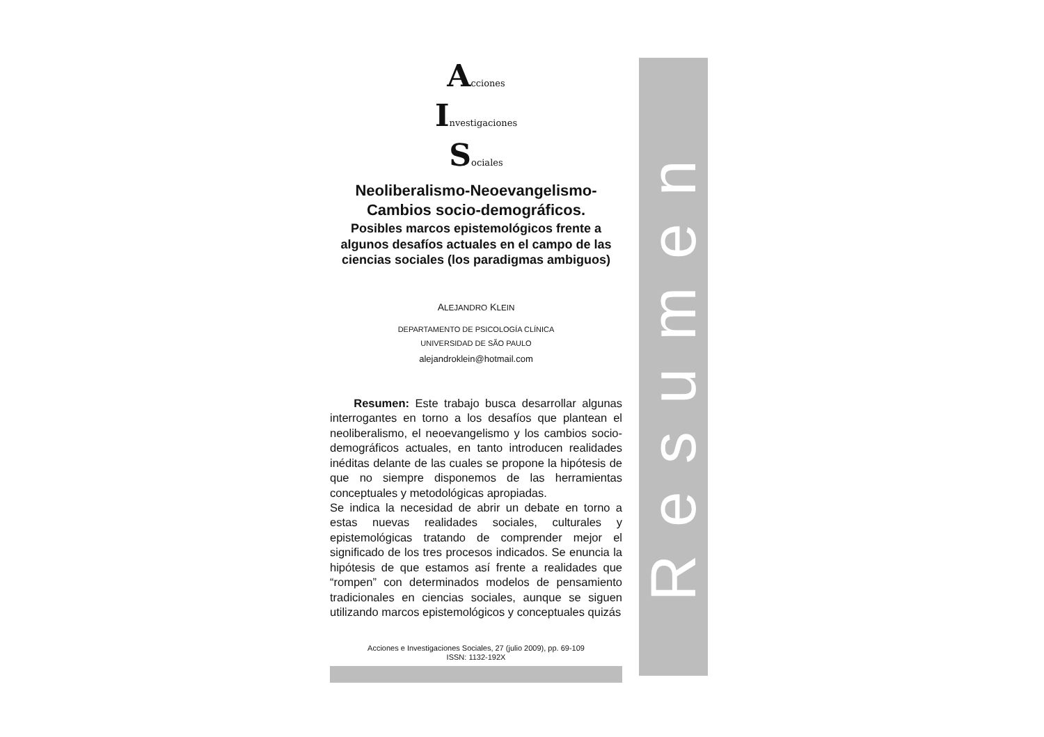Acciones
Investigaciones
Sociales
Neoliberalismo-Neoevangelismo-
Cambios socio-demográficos.
Posibles marcos epistemológicos frente a algunos desafíos actuales en el campo de las ciencias sociales (los paradigmas ambiguos)
ALEJANDRO KLEIN
DEPARTAMENTO DE PSICOLOGÍA CLÍNICA
UNIVERSIDAD DE SÃO PAULO
alejandroklein@hotmail.com
Resumen: Este trabajo busca desarrollar algunas interrogantes en torno a los desafíos que plantean el neoliberalismo, el neoevangelismo y los cambios socio-demográficos actuales, en tanto introducen realidades inéditas delante de las cuales se propone la hipótesis de que no siempre disponemos de las herramientas conceptuales y metodológicas apropiadas.
Se indica la necesidad de abrir un debate en torno a estas nuevas realidades sociales, culturales y epistemológicas tratando de comprender mejor el significado de los tres procesos indicados. Se enuncia la hipótesis de que estamos así frente a realidades que “rompen” con determinados modelos de pensamiento tradicionales en ciencias sociales, aunque se siguen utilizando marcos epistemológicos y conceptuales quizás
Acciones e Investigaciones Sociales, 27 (julio 2009), pp. 69-109
ISSN: 1132-192X
Resumen